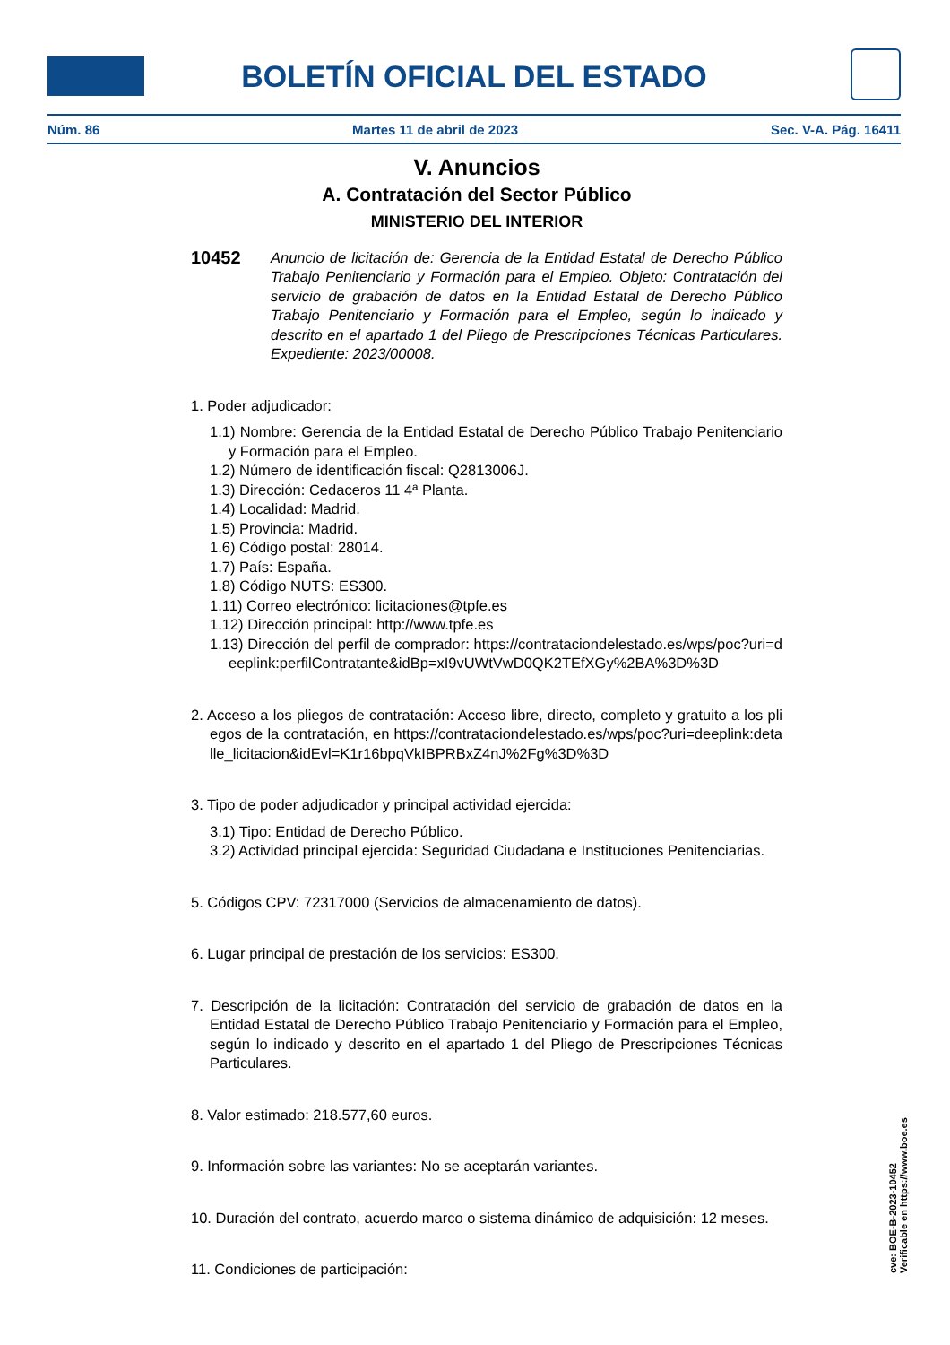BOLETÍN OFICIAL DEL ESTADO
Núm. 86 Martes 11 de abril de 2023 Sec. V-A. Pág. 16411
V. Anuncios
A. Contratación del Sector Público
MINISTERIO DEL INTERIOR
10452
Anuncio de licitación de: Gerencia de la Entidad Estatal de Derecho Público Trabajo Penitenciario y Formación para el Empleo. Objeto: Contratación del servicio de grabación de datos en la Entidad Estatal de Derecho Público Trabajo Penitenciario y Formación para el Empleo, según lo indicado y descrito en el apartado 1 del Pliego de Prescripciones Técnicas Particulares. Expediente: 2023/00008.
1. Poder adjudicador:
1.1) Nombre: Gerencia de la Entidad Estatal de Derecho Público Trabajo Penitenciario y Formación para el Empleo.
1.2) Número de identificación fiscal: Q2813006J.
1.3) Dirección: Cedaceros 11 4ª Planta.
1.4) Localidad: Madrid.
1.5) Provincia: Madrid.
1.6) Código postal: 28014.
1.7) País: España.
1.8) Código NUTS: ES300.
1.11) Correo electrónico: licitaciones@tpfe.es
1.12) Dirección principal: http://www.tpfe.es
1.13) Dirección del perfil de comprador: https://contrataciondelestado.es/wps/poc?uri=deeplink:perfilContratante&idBp=xI9vUWtVwD0QK2TEfXGy%2BA%3D%3D
2. Acceso a los pliegos de contratación: Acceso libre, directo, completo y gratuito a los pliegos de la contratación, en https://contrataciondelestado.es/wps/poc?uri=deeplink:detalle_licitacion&idEvl=K1r16bpqVkIBPRBxZ4nJ%2Fg%3D%3D
3. Tipo de poder adjudicador y principal actividad ejercida:
3.1) Tipo: Entidad de Derecho Público.
3.2) Actividad principal ejercida: Seguridad Ciudadana e Instituciones Penitenciarias.
5. Códigos CPV: 72317000 (Servicios de almacenamiento de datos).
6. Lugar principal de prestación de los servicios: ES300.
7. Descripción de la licitación: Contratación del servicio de grabación de datos en la Entidad Estatal de Derecho Público Trabajo Penitenciario y Formación para el Empleo, según lo indicado y descrito en el apartado 1 del Pliego de Prescripciones Técnicas Particulares.
8. Valor estimado: 218.577,60 euros.
9. Información sobre las variantes: No se aceptarán variantes.
10. Duración del contrato, acuerdo marco o sistema dinámico de adquisición: 12 meses.
11. Condiciones de participación:
cve: BOE-B-2023-10452
Verificable en https://www.boe.es